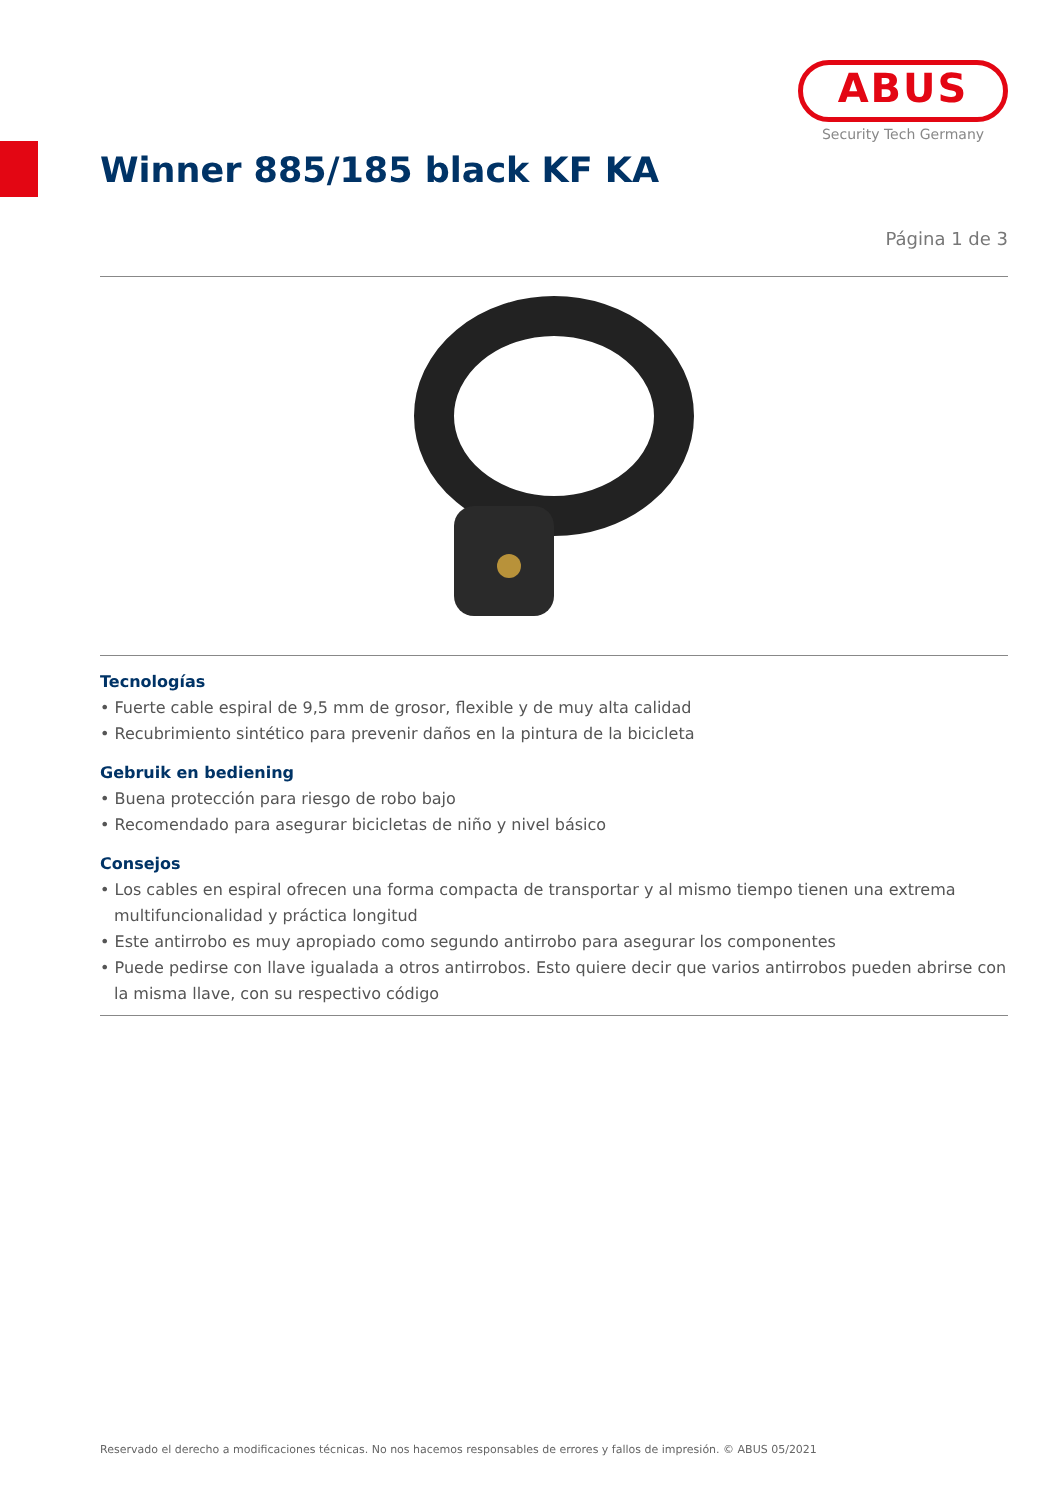ABUS
Security Tech Germany
Winner 885/185 black KF KA
Página 1 de 3
Tecnologías
• Fuerte cable espiral de 9,5 mm de grosor, flexible y de muy alta calidad
• Recubrimiento sintético para prevenir daños en la pintura de la bicicleta
Gebruik en bediening
• Buena protección para riesgo de robo bajo
• Recomendado para asegurar bicicletas de niño y nivel básico
Consejos
• Los cables en espiral ofrecen una forma compacta de transportar y al mismo tiempo tienen una extrema multifuncionalidad y práctica longitud
• Este antirrobo es muy apropiado como segundo antirrobo para asegurar los componentes
• Puede pedirse con llave igualada a otros antirrobos. Esto quiere decir que varios antirrobos pueden abrirse con la misma llave, con su respectivo código
Reservado el derecho a modificaciones técnicas. No nos hacemos responsables de errores y fallos de impresión. © ABUS 05/2021